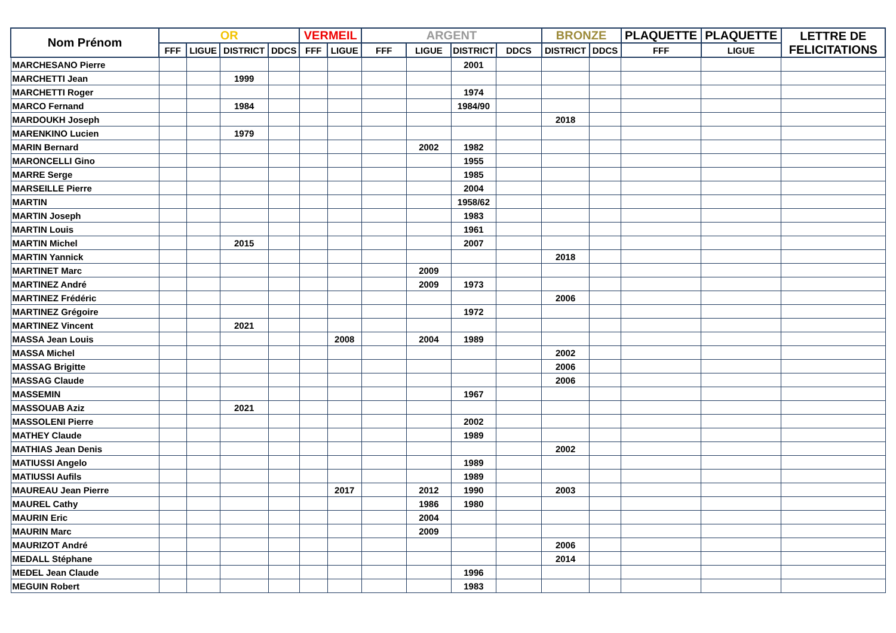| Nom Prénom | OR | | | | VERMEIL | | ARGENT | | | | BRONZE | | PLAQUETTE | PLAQUETTE | LETTRE DE FELICITATIONS |
| --- | --- | --- | --- | --- | --- | --- | --- | --- | --- | --- | --- | --- | --- | --- | --- |
| | FFF | LIGUE | DISTRICT | DDCS | FFF | LIGUE | FFF | LIGUE | DISTRICT | DDCS | DISTRICT | DDCS | FFF | LIGUE | |
| MARCHESANO Pierre | | | | | | | | | 2001 | | | | | | |
| MARCHETTI Jean | | | 1999 | | | | | | | | | | | | |
| MARCHETTI Roger | | | | | | | | | 1974 | | | | | | |
| MARCO Fernand | | | 1984 | | | | | | 1984/90 | | | | | | |
| MARDOUKH Joseph | | | | | | | | | | | 2018 | | | | |
| MARENKINO Lucien | | | 1979 | | | | | | | | | | | | |
| MARIN Bernard | | | | | | | | 2002 | 1982 | | | | | | |
| MARONCELLI Gino | | | | | | | | | 1955 | | | | | | |
| MARRE Serge | | | | | | | | | 1985 | | | | | | |
| MARSEILLE Pierre | | | | | | | | | 2004 | | | | | | |
| MARTIN | | | | | | | | | 1958/62 | | | | | | |
| MARTIN Joseph | | | | | | | | | 1983 | | | | | | |
| MARTIN Louis | | | | | | | | | 1961 | | | | | | |
| MARTIN Michel | | | 2015 | | | | | | 2007 | | | | | | |
| MARTIN Yannick | | | | | | | | | | | 2018 | | | | |
| MARTINET Marc | | | | | | | | 2009 | | | | | | | |
| MARTINEZ André | | | | | | | | 2009 | 1973 | | | | | | |
| MARTINEZ Frédéric | | | | | | | | | | | 2006 | | | | |
| MARTINEZ Grégoire | | | | | | | | | 1972 | | | | | | |
| MARTINEZ Vincent | | | 2021 | | | | | | | | | | | | |
| MASSA Jean Louis | | | | | | 2008 | | 2004 | 1989 | | | | | | |
| MASSA Michel | | | | | | | | | | | 2002 | | | | |
| MASSAG Brigitte | | | | | | | | | | | 2006 | | | | |
| MASSAG Claude | | | | | | | | | | | 2006 | | | | |
| MASSEMIN | | | | | | | | | 1967 | | | | | | |
| MASSOUAB Aziz | | | 2021 | | | | | | | | | | | | |
| MASSOLENI Pierre | | | | | | | | | 2002 | | | | | | |
| MATHEY Claude | | | | | | | | | 1989 | | | | | | |
| MATHIAS Jean Denis | | | | | | | | | | | 2002 | | | | |
| MATIUSSI Angelo | | | | | | | | | 1989 | | | | | | |
| MATIUSSI Aufils | | | | | | | | | 1989 | | | | | | |
| MAUREAU Jean Pierre | | | | | | 2017 | | 2012 | 1990 | | 2003 | | | | |
| MAUREL Cathy | | | | | | | | 1986 | 1980 | | | | | | |
| MAURIN Eric | | | | | | | | 2004 | | | | | | | |
| MAURIN Marc | | | | | | | | 2009 | | | | | | | |
| MAURIZOT André | | | | | | | | | | | 2006 | | | | |
| MEDALL Stéphane | | | | | | | | | | | 2014 | | | | |
| MEDEL Jean Claude | | | | | | | | | 1996 | | | | | | |
| MEGUIN Robert | | | | | | | | | 1983 | | | | | | |